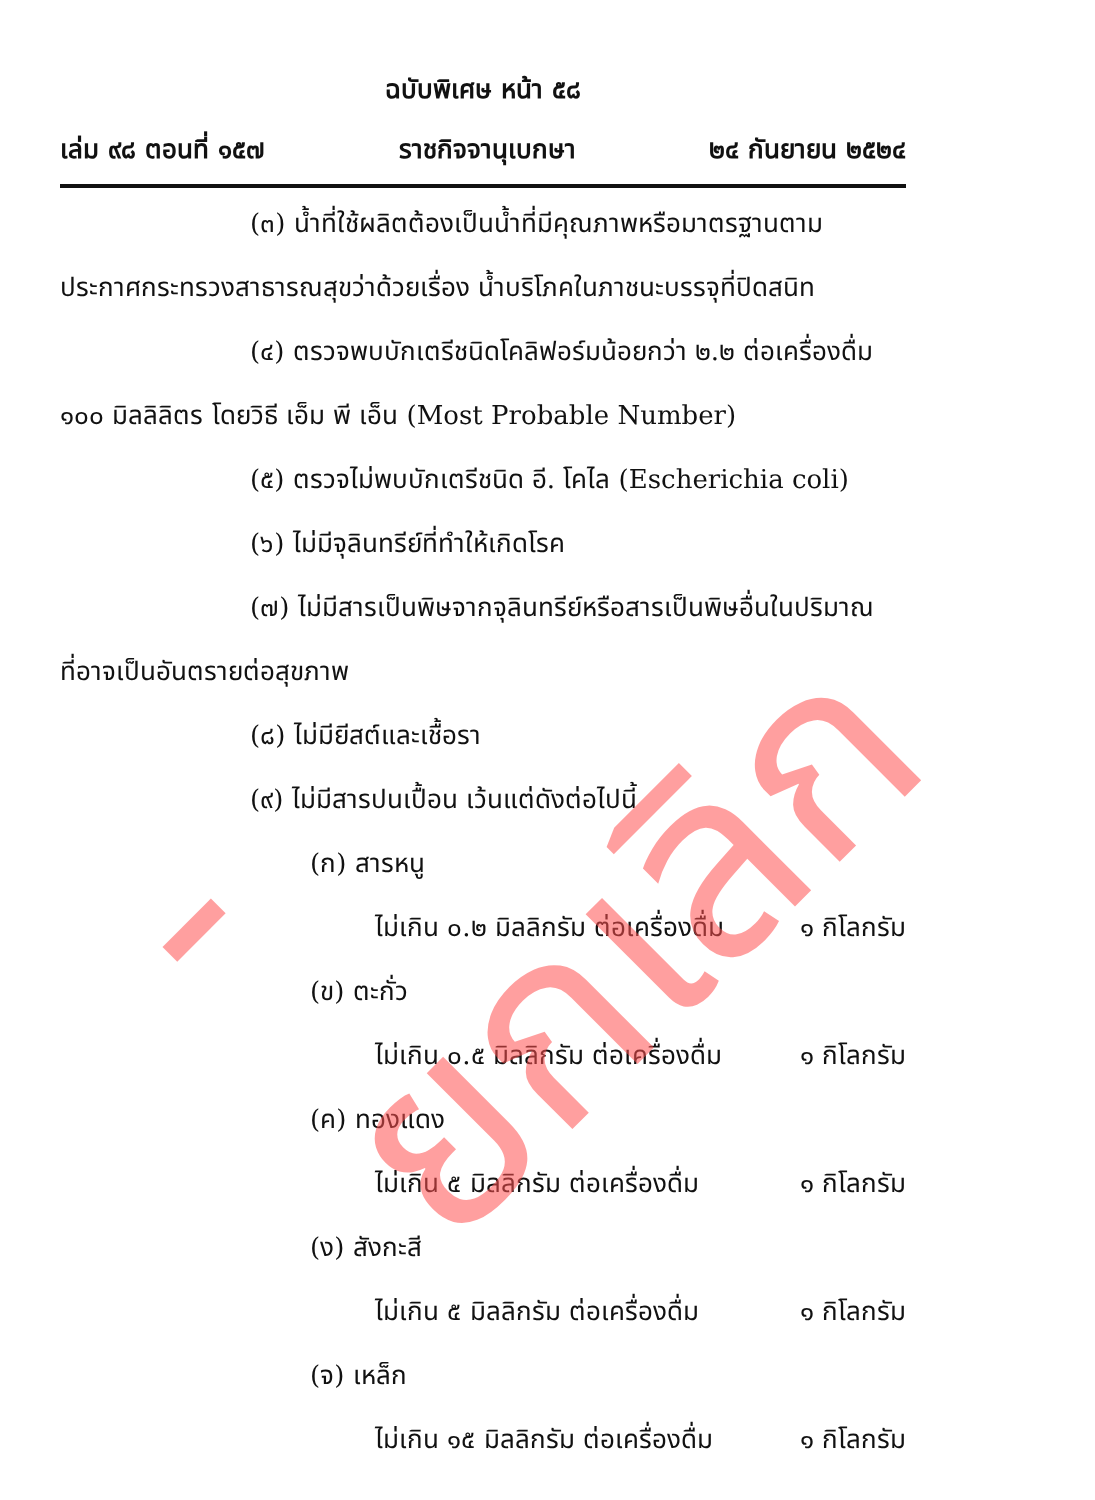ฉบับพิเศษ หน้า ๕๘
เล่ม ๙๘ ตอนที่ ๑๕๗ ราชกิจจานุเบกษา ๒๔ กันยายน ๒๕๒๔
(๓) น้ำที่ใช้ผลิตต้องเป็นน้ำที่มีคุณภาพหรือมาตรฐานตาม
ประกาศกระทรวงสาธารณสุขว่าด้วยเรื่อง น้ำบริโภคในภาชนะบรรจุที่ปิดสนิท
(๔) ตรวจพบบักเตรีชนิดโคลิฟอร์มน้อยกว่า ๒.๒ ต่อเครื่องดื่ม
๑๐๐ มิลลิลิตร โดยวิธี เอ็ม พี เอ็น (Most Probable Number)
(๕) ตรวจไม่พบบักเตรีชนิด อี. โคไล (Escherichia coli)
(๖) ไม่มีจุลินทรีย์ที่ทำให้เกิดโรค
(๗) ไม่มีสารเป็นพิษจากจุลินทรีย์หรือสารเป็นพิษอื่นในปริมาณ
ที่อาจเป็นอันตรายต่อสุขภาพ
(๘) ไม่มียีสต์และเชื้อรา
(๙) ไม่มีสารปนเปื้อน เว้นแต่ดังต่อไปนี้
(ก) สารหนู
ไม่เกิน ๐.๒ มิลลิกรัม ต่อเครื่องดื่ม ๑ กิโลกรัม
(ข) ตะกั่ว
ไม่เกิน ๐.๕ มิลลิกรัม ต่อเครื่องดื่ม ๑ กิโลกรัม
(ค) ทองแดง
ไม่เกิน ๕ มิลลิกรัม ต่อเครื่องดื่ม ๑ กิโลกรัม
(ง) สังกะสี
ไม่เกิน ๕ มิลลิกรัม ต่อเครื่องดื่ม ๑ กิโลกรัม
(จ) เหล็ก
ไม่เกิน ๑๕ มิลลิกรัม ต่อเครื่องดื่ม ๑ กิโลกรัม
- ยกเลิก